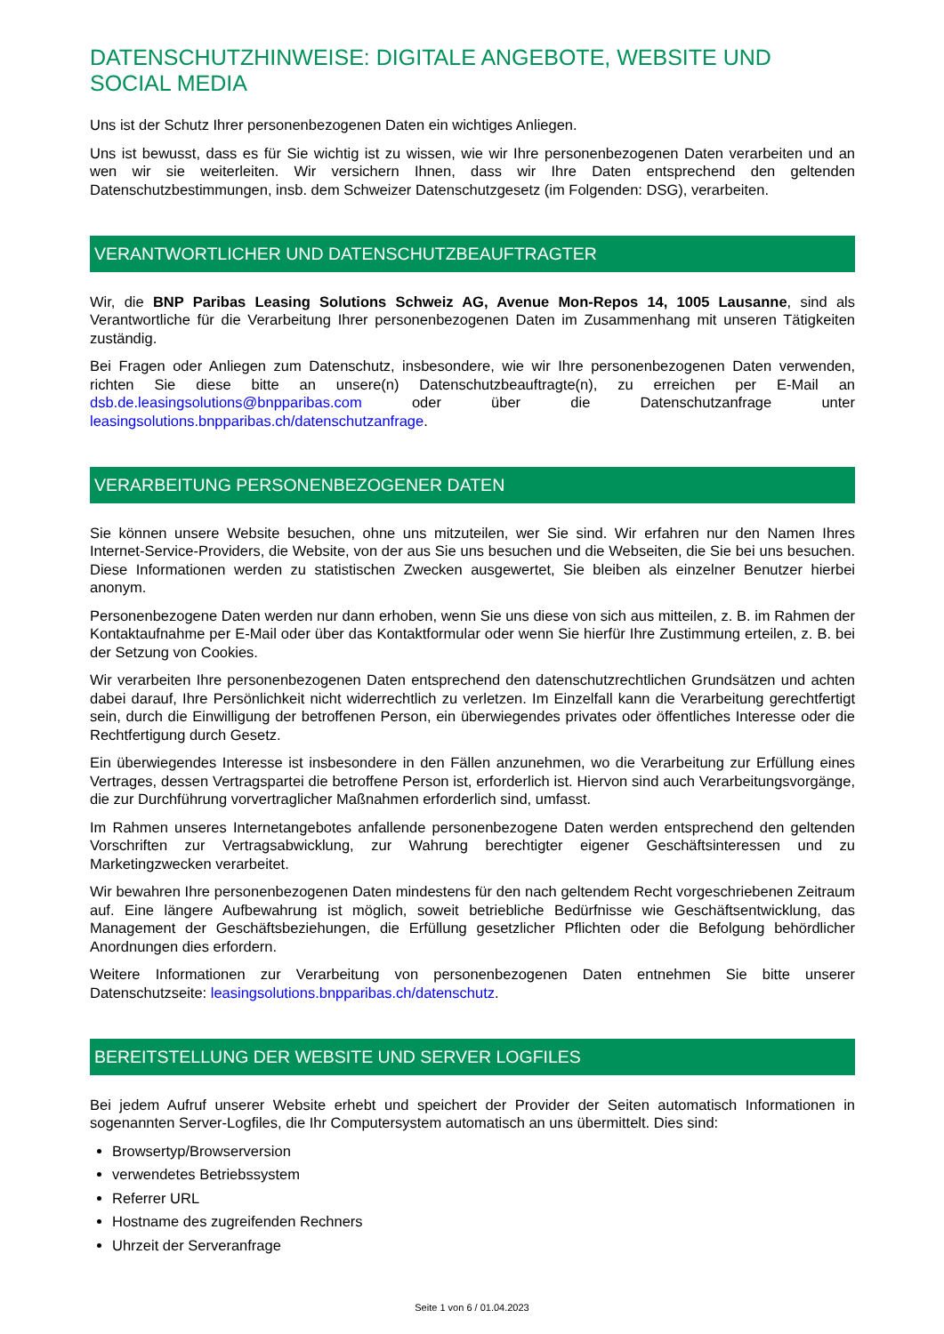DATENSCHUTZHINWEISE: DIGITALE ANGEBOTE, WEBSITE UND SOCIAL MEDIA
Uns ist der Schutz Ihrer personenbezogenen Daten ein wichtiges Anliegen.
Uns ist bewusst, dass es für Sie wichtig ist zu wissen, wie wir Ihre personenbezogenen Daten verarbeiten und an wen wir sie weiterleiten. Wir versichern Ihnen, dass wir Ihre Daten entsprechend den geltenden Datenschutzbestimmungen, insb. dem Schweizer Datenschutzgesetz (im Folgenden: DSG), verarbeiten.
VERANTWORTLICHER UND DATENSCHUTZBEAUFTRAGTER
Wir, die BNP Paribas Leasing Solutions Schweiz AG, Avenue Mon-Repos 14, 1005 Lausanne, sind als Verantwortliche für die Verarbeitung Ihrer personenbezogenen Daten im Zusammenhang mit unseren Tätigkeiten zuständig.
Bei Fragen oder Anliegen zum Datenschutz, insbesondere, wie wir Ihre personenbezogenen Daten verwenden, richten Sie diese bitte an unsere(n) Datenschutzbeauftragte(n), zu erreichen per E-Mail an dsb.de.leasingsolutions@bnpparibas.com oder über die Datenschutzanfrage unter leasingsolutions.bnpparibas.ch/datenschutzanfrage.
VERARBEITUNG PERSONENBEZOGENER DATEN
Sie können unsere Website besuchen, ohne uns mitzuteilen, wer Sie sind. Wir erfahren nur den Namen Ihres Internet-Service-Providers, die Website, von der aus Sie uns besuchen und die Webseiten, die Sie bei uns besuchen. Diese Informationen werden zu statistischen Zwecken ausgewertet, Sie bleiben als einzelner Benutzer hierbei anonym.
Personenbezogene Daten werden nur dann erhoben, wenn Sie uns diese von sich aus mitteilen, z. B. im Rahmen der Kontaktaufnahme per E-Mail oder über das Kontaktformular oder wenn Sie hierfür Ihre Zustimmung erteilen, z. B. bei der Setzung von Cookies.
Wir verarbeiten Ihre personenbezogenen Daten entsprechend den datenschutzrechtlichen Grundsätzen und achten dabei darauf, Ihre Persönlichkeit nicht widerrechtlich zu verletzen. Im Einzelfall kann die Verarbeitung gerechtfertigt sein, durch die Einwilligung der betroffenen Person, ein überwiegendes privates oder öffentliches Interesse oder die Rechtfertigung durch Gesetz.
Ein überwiegendes Interesse ist insbesondere in den Fällen anzunehmen, wo die Verarbeitung zur Erfüllung eines Vertrages, dessen Vertragspartei die betroffene Person ist, erforderlich ist. Hiervon sind auch Verarbeitungsvorgänge, die zur Durchführung vorvertraglicher Maßnahmen erforderlich sind, umfasst.
Im Rahmen unseres Internetangebotes anfallende personenbezogene Daten werden entsprechend den geltenden Vorschriften zur Vertragsabwicklung, zur Wahrung berechtigter eigener Geschäftsinteressen und zu Marketingzwecken verarbeitet.
Wir bewahren Ihre personenbezogenen Daten mindestens für den nach geltendem Recht vorgeschriebenen Zeitraum auf. Eine längere Aufbewahrung ist möglich, soweit betriebliche Bedürfnisse wie Geschäftsentwicklung, das Management der Geschäftsbeziehungen, die Erfüllung gesetzlicher Pflichten oder die Befolgung behördlicher Anordnungen dies erfordern.
Weitere Informationen zur Verarbeitung von personenbezogenen Daten entnehmen Sie bitte unserer Datenschutzseite: leasingsolutions.bnpparibas.ch/datenschutz.
BEREITSTELLUNG DER WEBSITE UND SERVER LOGFILES
Bei jedem Aufruf unserer Website erhebt und speichert der Provider der Seiten automatisch Informationen in sogenannten Server-Logfiles, die Ihr Computersystem automatisch an uns übermittelt. Dies sind:
Browsertyp/Browserversion
verwendetes Betriebssystem
Referrer URL
Hostname des zugreifenden Rechners
Uhrzeit der Serveranfrage
Seite 1 von 6 / 01.04.2023